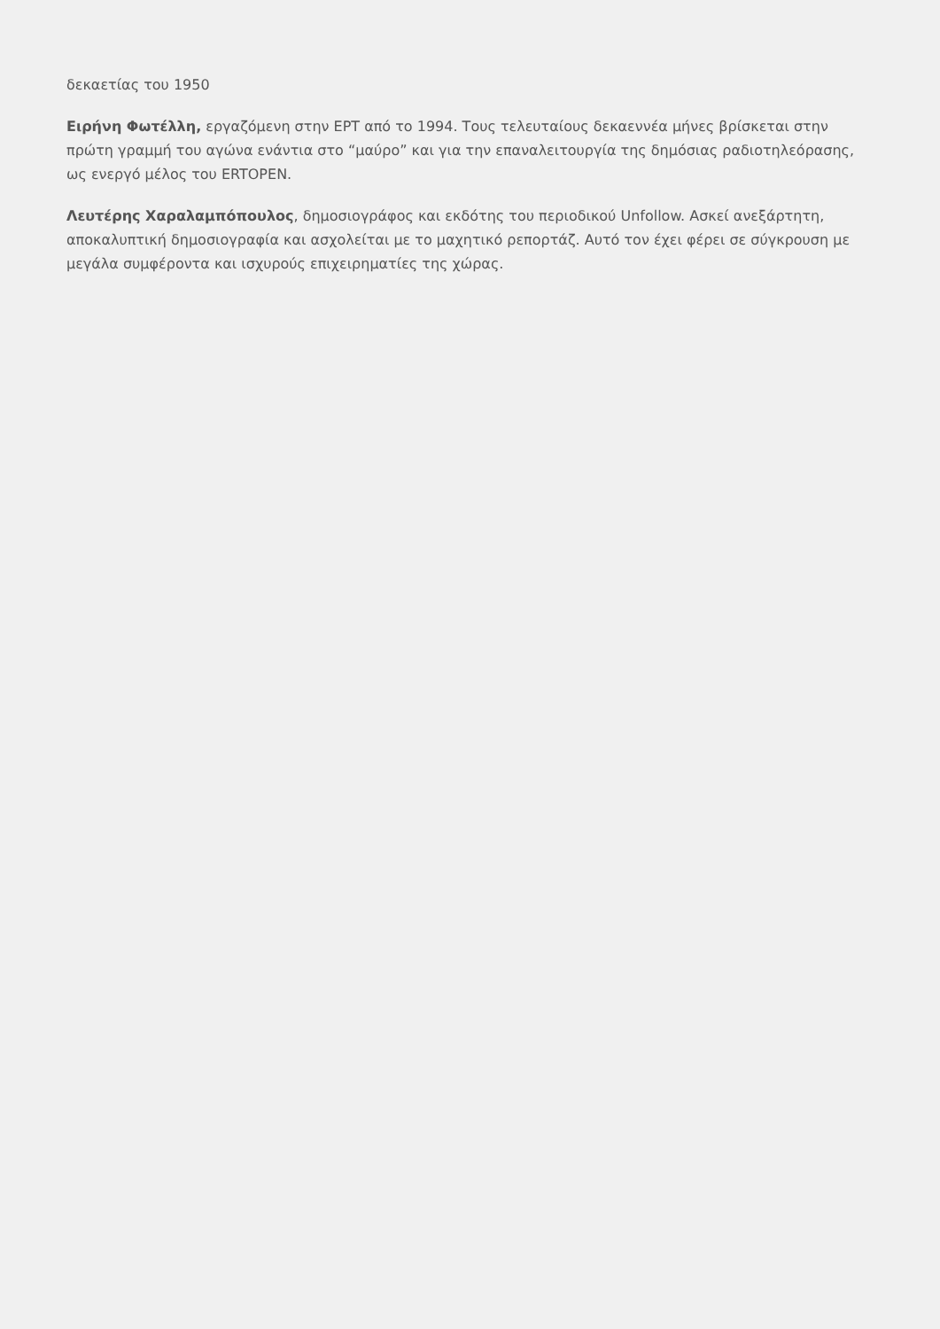δεκαετίας του 1950
Ειρήνη Φωτέλλη, εργαζόμενη στην ΕΡΤ από το 1994. Τους τελευταίους δεκαεννέα μήνες βρίσκεται στην πρώτη γραμμή του αγώνα ενάντια στο “μαύρο” και για την επαναλειτουργία της δημόσιας ραδιοτηλεόρασης, ως ενεργό μέλος του ERTOPEN.
Λευτέρης Χαραλαμπόπουλος, δημοσιογράφος και εκδότης του περιοδικού Unfollow. Ασκεί ανεξάρτητη, αποκαλυπτική δημοσιογραφία και ασχολείται με το μαχητικό ρεπορτάζ. Αυτό τον έχει φέρει σε σύγκρουση με μεγάλα συμφέροντα και ισχυρούς επιχειρηματίες της χώρας.